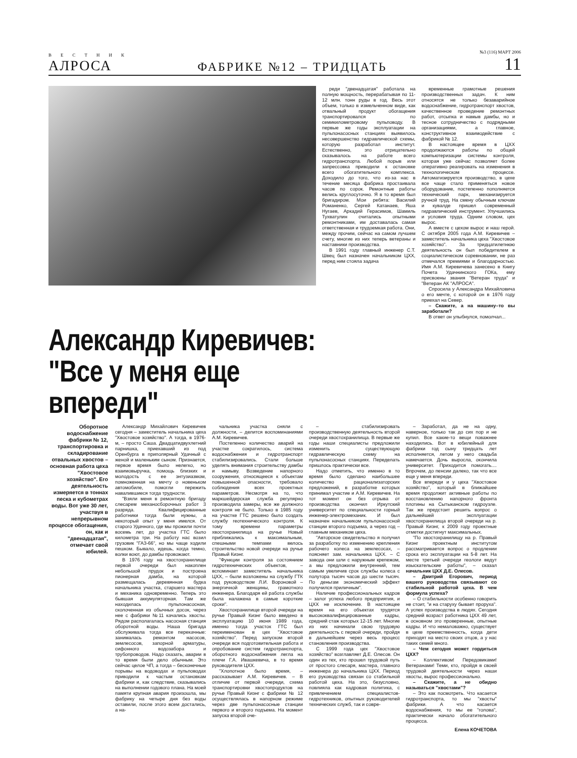ВЕСТНИК
АЛРОСА
ФАБРИКЕ №12 – ТРИДЦАТЬ
№3 (116) МАРТ 2006
11
реди "двенадцатая" работала на полную мощность, перерабатывая по 11-12 млн. тонн руды в год. Весь этот объем, только в измельченном виде, как отвальный продукт обогащения транспортировался по семикилометровому пульповоду. В первые же годы эксплуатации на пульпонасосных станциях выявилось несовершенство гидравлической схемы, которую разработал институт. Естественно, это отрицательно сказывалось на работе всего гидротранспорта. Любой порыв или запрессовка приводили к остановке всего обогатительного комплекса. Доходило до того, что из-за нас в течение месяца фабрика простаивала часов по сорок. Ремонтные работы велись круглосуточно. Я в то время был бригадиром. Мои ребята: Василий Романенко, Сергей Катанаев, Яша Нугаев, Аркадий Герасимов, Шамиль Тухватулин считались опытными ремонтниками, им доставалась самая ответственная и трудоемкая работа. Они, между прочим, сейчас на самом лучшем счету, многие из них теперь ветераны и наставники производства.
В 1991 году главный инженер С.Т. Швец был назначен начальником ЦХХ, перед ним стояла задача
временные грамотные решения производственных задач. К ним относятся не только безаварийное водоснабжение, гидротранспорт хвостов, качественное проведение ремонтных работ, отсыпка и намыв дамбы, но и тесное сотрудничество с подрядными организациями, а главное, конструктивное взаимодействие с фабрикой № 12.
В настоящее время в ЦХХ продолжаются работы по общей компьютеризации системы контроля, которая уже сейчас позволяет более оперативно реагировать на изменения в технологическом процессе. Автоматизируется производство, в цехе все чаще стало применяться новое оборудование, постепенно пополняется технический парк, механизируется ручной труд. На смену обычным ключам и кувалде пришел современный гидравлический инструмент. Улучшились и условия труда. Одним словом, цех вырос.
А вместе с цехом вырос и наш герой. С октября 2005 года А.М. Киревичев – заместитель начальника цеха "Хвостовое хозяйство". За тридцатилетнюю деятельность он был победителем в социалистическом соревновании, не раз отмечался премиями и благодарностью. Имя А.М. Киревичева занесено в Книгу Почета Удачнинского ГОКа, ему присвоены звания "Ветеран труда" и "Ветеран АК "АЛРОСА".
Спросила у Александра Михайловича о его мечте, с которой он в 1976 году приехал на Север.
– Скажите, а на машину–то вы заработали?
В ответ он улыбнулся, помолчал...
Александр Киревичев:
"Все у меня еще впереди"
Оборотное водоснабжение фабрики № 12, транспортировка и складирование отвальных хвостов – основная работа цеха "Хвостовое хозяйство". Его деятельность измеряется в тоннах песка и кубометрах воды. Вот уже 30 лет, участвуя в непрерывном процессе обогащения, он, как и "двенадцатая", отмечает свой юбилей.
Александр Михайлович Киревичев сегодня – заместитель начальника цеха "Хвостовое хозяйство". А тогда, в 1976-м, – просто Саша. Двадцатидвухлетний парнишка, приехавший из под Оренбурга в приполярный Удачный с женой и маленьким сыном. Признается, первое время было нелегко, но взаимовыручка, помощь близких и молодость с ее энтузиазмом, помноженная на мечту о новеньком автомобиле, помогли пережить навалившиеся тогда трудности.
"Взяли меня в ремонтную бригаду слесарем механосборочных работ 3 разряда. Квалифицированные работники тогда были нужны, а некоторый опыт у меня имелся. От старого Удачного, где мы прожили почти восемь лет, до участка ГТС было километра три. На работу нас возил грузовик "ГАЗ-66", но мы чаще ходили пешком. Бывало, идешь, когда темно, волки воют, до дамбы провожают.
В 1976 году на хвостохранилище первой очереди был накоплен небольшой прудок и построена пионерная дамба, на которой размещалась деревянная будка начальника участка, старшего мастера и механика одновременно. Теперь это бывшая аккумуляторная. Там же находилась пульпонасосная, сколоченная из обычных досок, через нее с фабрики №11 качались хвосты. Рядом располагалась насосная станция оборотной воды. Наша бригада обслуживала тогда все перекачные: занималась ремонтом насосов, землесосов, запорной арматуры, сифонного водозабора и трубопроводов. Надо сказать, аварии в то время были дело обычным. Это сейчас целое ЧП, а тогда – бесконечные порывы на водоводах и пульповодах приводили к частым остановкам фабрики и, как следствие, сказывались на выполнении годового плана. На моей памяти крупная авария произошла, мы фабрику на четыре дня без воды оставили, после этого всем достались, а на-
чальника участка сняли с должности, – делится воспоминаниями А.М. Киревичев.
Постепенно количество аварий на участке сократилось, система водоснабжения и гидротранспорт стабилизировались. Стали больше уделять внимания строительству дамбы и намыву. Возведение напорного сооружения, относящееся к объектам повышенной опасности, требовало соблюдения всех проектных параметров. Несмотря на то, что маркшейдерская служба регулярно производила замеры, все же должного контроля не было. Только в 1985 году на участке ГТС решено было создать службу геотехнического контроля. К тому времени параметры хвостохранилища на ручье Новый приближались к максимальным, спешными темпами велось строительство новой очереди на ручье Правый Киэнг.
"Функции контроля за состоянием гидротехнических объектов, – вспоминает заместитель начальника ЦХХ, – были возложены на службу ГТК под руководством Л.И. Вороновой – энергичной женщины, грамотного инженера. Благодаря ей работа службы была налажена в самые короткие сроки".
Хвостохранилище второй очереди на ручье Правый Киэнг было введено в эксплуатацию 10 июня 1989 года, именно тогда участок ГТС был переименован в цех "Хвостовое хозяйство". Перед запуском второй очереди вся подготовительная работа и опробование систем гидротранспорта, оборотного водоснабжения легла на плечи Г.А. Ивашкевича, в то время руководителя ЦХХ.
"Хлопотное было время, – рассказывает А.М. Киревичев. – В отличие от первой очереди, схема транспортировки хвостопродуктов на ручье Правый Киэнг с фабрики № 12 осуществлялась в напорном режиме через две пульпонасосные станции первого и второго подъема. На момент запуска второй оче-
– стабилизировать производственную деятельность второй очереди хвостохранилища. В первые же годы наши специалисты предложили изменить существующую гидравлическую схему на пульпонасосных станциях. Переделать пришлось практически все.
Надо отметить, что именно в то время было сделано наибольшее количество рационализаторских предложений, в разработке которых принимал участие и А.М. Киревичев. На тот момент он без отрыва от производства окончил Иркутский университет по специальности горный инженер-электромеханик. И был назначен начальником пульпонасосной станции второго подъема, а через год – главным механиком цеха.
"Авторское свидетельство я получил за разработку по изменению крепления рабочего колеса на землесосах, – поясняет зам. начальника ЦХХ. – С завода они шли с наружным крепежом, а мы предложили внутренний, тем самым увеличив срок службы колеса с полутора тысяч часов до шести тысяч. По деньгам экономический эффект получился приличным".
Наличие профессиональных кадров – залог успеха любого предприятия, и ЦХХ не исключение. В настоящее время на его объектах трудятся высококвалифицированные кадры, средний стаж которых 12-15 лет. Многие из них начинали свою трудовую деятельность с первой очереди, пройдя в дальнейшем через весь процесс становления производства.
С 1999 года цех "Хвостовое хозяйство" возглавляет Д.Е. Олесов. Он один из тех, кто прошел трудовой путь от простого слесаря, мастера, главного инженера до начальника ЦХХ. Период его руководства связан со стабильной работой цеха. На это, безусловно, повлияла как кадровая политика, с привлечением специалистов-гидротехников, опытных руководителей технических служб, так и совре-
– Заработал, да не на одну, наверное, только так до сих пор и не купил. Все какие-то вещи поважнее находились. Вот в юбилейный для фабрики год сыну тридцать лет исполняется, летом у него свадьба намечается. Дочь выросла, окончила университет. Приходится помогать.... Впрочем, до пенсии далеко, так что все еще у меня впереди.
Все впереди и у цеха "Хвостовое хозяйство", который в ближайшее время продолжит активные работы по восстановлению напорного фронта плотины на Сытыканском гидроузле. Так же предстоит решить вопрос о дальнейшей эксплуатации хвостохранилища второй очереди на р. Правый Киэнг, к 2009 году проектные отметки достигнут максимальных.
"По хвостохранилищу на р. Правый Киэнг проектным институтом рассматривается вопрос о продлении срока его эксплуатации на 5-8 лет. На месте третьей очереди геологи ведут изыскательские работы", – сказал начальник ЦХХ Д.Е. Олесов.
– Дмитрий Егорович, период вашего руководства связывают со стабильной работой цеха. В чем формула успеха?
– О стабильности особенно говорить не стоит, "и на старуху бывает проруха". А успех производства в людях. Сегодня средний возраст работника ЦХХ 49 лет, в основном это проверенные, опытные кадры. И что немаловажно, существует в цехе преемственность, когда дети приходят на место своих отцов, а у нас таких семей много.
– Чем сегодня может гордиться ЦХХ?
– Коллективом! Передовиками! Ветеранами! Теми, кто, пройдя в своей трудовой деятельности через наши хвосты, вырос профессионально.
– Скажите, а не обидно называться "хвостами"?
– Это как посмотреть. Что касается гидротранспорта, то мы "хвосты" фабрики. А что касается водоснабжения, то мы ее "голова", практически начало обогатительного процесса.
Елена КОЧЕТОВА